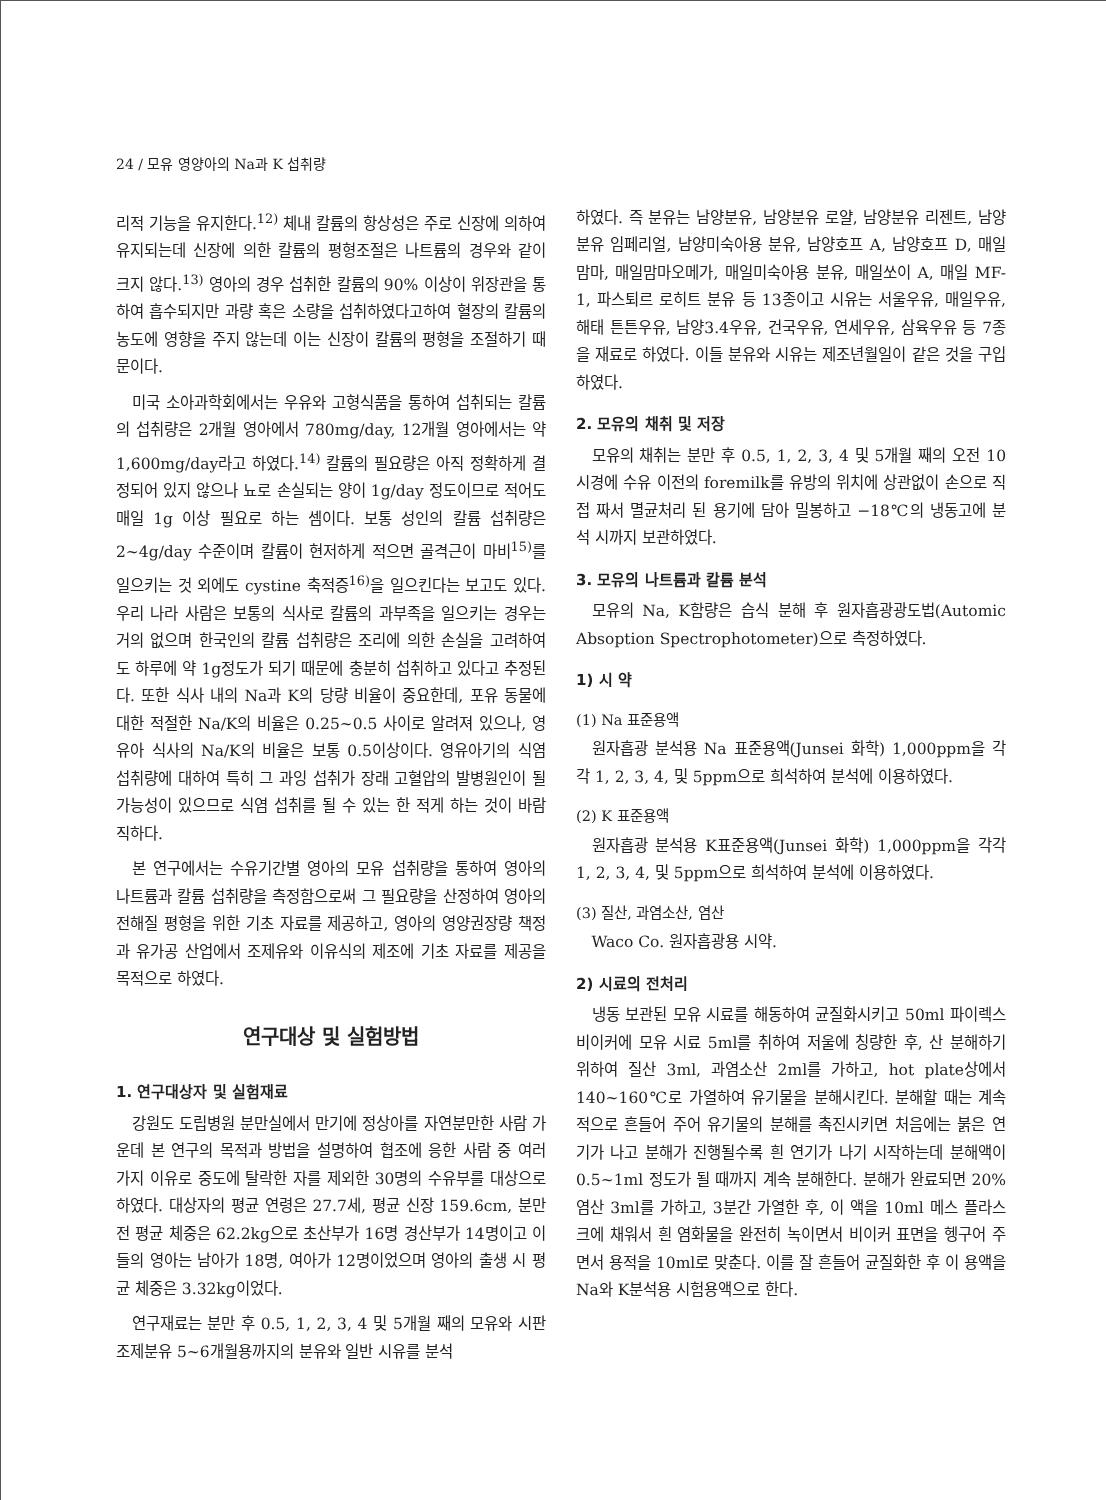24 / 모유 영양아의 Na과 K 섭취량
리적 기능을 유지한다.<sup>12)</sup> 체내 칼륨의 항상성은 주로 신장에 의하여 유지되는데 신장에 의한 칼륨의 평형조절은 나트륨의 경우와 같이 크지 않다.<sup>13)</sup> 영아의 경우 섭취한 칼륨의 90% 이상이 위장관을 통하여 흡수되지만 과량 혹은 소량을 섭취하였다고하여 혈장의 칼륨의 농도에 영향을 주지 않는데 이는 신장이 칼륨의 평형을 조절하기 때문이다.
미국 소아과학회에서는 우유와 고형식품을 통하여 섭취되는 칼륨의 섭취량은 2개월 영아에서 780mg/day, 12개월 영아에서는 약 1,600mg/day라고 하였다.<sup>14)</sup> 칼륨의 필요량은 아직 정확하게 결정되어 있지 않으나 뇨로 손실되는 양이 1g/day 정도이므로 적어도 매일 1g 이상 필요로 하는 셈이다. 보통 성인의 칼륨 섭취량은 2~4g/day 수준이며 칼륨이 현저하게 적으면 골격근이 마비<sup>15)</sup>를 일으키는 것 외에도 cystine 축적증<sup>16)</sup>을 일으킨다는 보고도 있다. 우리 나라 사람은 보통의 식사로 칼륨의 과부족을 일으키는 경우는 거의 없으며 한국인의 칼륨 섭취량은 조리에 의한 손실을 고려하여도 하루에 약 1g정도가 되기 때문에 충분히 섭취하고 있다고 추정된다. 또한 식사 내의 Na과 K의 당량 비율이 중요한데, 포유 동물에 대한 적절한 Na/K의 비율은 0.25~0.5 사이로 알려져 있으나, 영유아 식사의 Na/K의 비율은 보통 0.5이상이다. 영유아기의 식염 섭취량에 대하여 특히 그 과잉 섭취가 장래 고혈압의 발병원인이 될 가능성이 있으므로 식염 섭취를 될 수 있는 한 적게 하는 것이 바람직하다.
본 연구에서는 수유기간별 영아의 모유 섭취량을 통하여 영아의 나트륨과 칼륨 섭취량을 측정함으로써 그 필요량을 산정하여 영아의 전해질 평형을 위한 기초 자료를 제공하고, 영아의 영양권장량 책정과 유가공 산업에서 조제유와 이유식의 제조에 기초 자료를 제공을 목적으로 하였다.
연구대상 및 실험방법
1. 연구대상자 및 실험재료
강원도 도립병원 분만실에서 만기에 정상아를 자연분만한 사람 가운데 본 연구의 목적과 방법을 설명하여 협조에 응한 사람 중 여러 가지 이유로 중도에 탈락한 자를 제외한 30명의 수유부를 대상으로 하였다. 대상자의 평균 연령은 27.7세, 평균 신장 159.6cm, 분만 전 평균 체중은 62.2kg으로 초산부가 16명 경산부가 14명이고 이들의 영아는 남아가 18명, 여아가 12명이었으며 영아의 출생 시 평균 체중은 3.32kg이었다.
연구재료는 분만 후 0.5, 1, 2, 3, 4 및 5개월 째의 모유와 시판 조제분유 5~6개월용까지의 분유와 일반 시유를 분석
하였다. 즉 분유는 남양분유, 남양분유 로얄, 남양분유 리젠트, 남양분유 임페리얼, 남양미숙아용 분유, 남양호프 A, 남양호프 D, 매일맘마, 매일맘마오메가, 매일미숙아용 분유, 매일쏘이 A, 매일 MF-1, 파스퇴르 로히트 분유 등 13종이고 시유는 서울우유, 매일우유, 해태 튼튼우유, 남양3.4우유, 건국우유, 연세우유, 삼육우유 등 7종을 재료로 하였다. 이들 분유와 시유는 제조년월일이 같은 것을 구입하였다.
2. 모유의 채취 및 저장
모유의 채취는 분만 후 0.5, 1, 2, 3, 4 및 5개월 째의 오전 10시경에 수유 이전의 foremilk를 유방의 위치에 상관없이 손으로 직접 짜서 멸균처리 된 용기에 담아 밀봉하고 −18℃의 냉동고에 분석 시까지 보관하였다.
3. 모유의 나트륨과 칼륨 분석
모유의 Na, K함량은 습식 분해 후 원자흡광광도법(Automic Absoption Spectrophotometer)으로 측정하였다.
1) 시 약
(1) Na 표준용액
원자흡광 분석용 Na 표준용액(Junsei 화학) 1,000ppm을 각각 1, 2, 3, 4, 및 5ppm으로 희석하여 분석에 이용하였다.
(2) K 표준용액
원자흡광 분석용 K표준용액(Junsei 화학) 1,000ppm을 각각 1, 2, 3, 4, 및 5ppm으로 희석하여 분석에 이용하였다.
(3) 질산, 과염소산, 염산
Waco Co. 원자흡광용 시약.
2) 시료의 전처리
냉동 보관된 모유 시료를 해동하여 균질화시키고 50ml 파이렉스 비이커에 모유 시료 5ml를 취하여 저울에 칭량한 후, 산 분해하기 위하여 질산 3ml, 과염소산 2ml를 가하고, hot plate상에서 140~160℃로 가열하여 유기물을 분해시킨다. 분해할 때는 계속적으로 흔들어 주어 유기물의 분해를 촉진시키면 처음에는 붉은 연기가 나고 분해가 진행될수록 흰 연기가 나기 시작하는데 분해액이 0.5~1ml 정도가 될 때까지 계속 분해한다. 분해가 완료되면 20% 염산 3ml를 가하고, 3분간 가열한 후, 이 액을 10ml 메스 플라스크에 채워서 흰 염화물을 완전히 녹이면서 비이커 표면을 헹구어 주면서 용적을 10ml로 맞춘다. 이를 잘 흔들어 균질화한 후 이 용액을 Na와 K분석용 시험용액으로 한다.